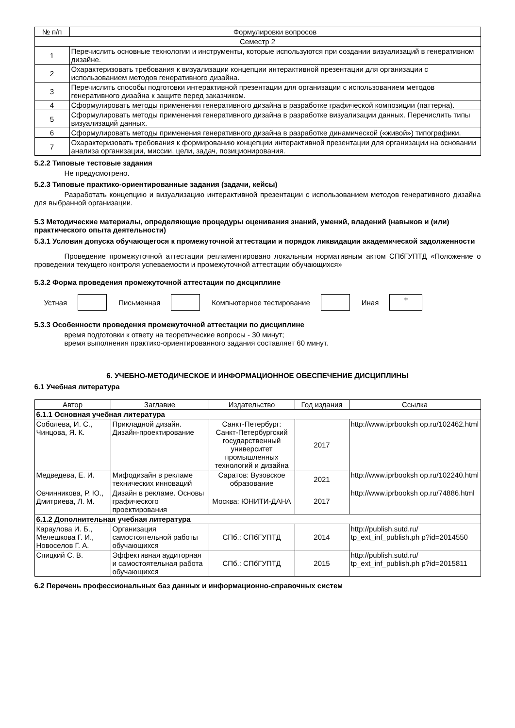| № п/п | Формулировки вопросов |
| --- | --- |
| Семестр 2 | |
| 1 | Перечислить основные технологии и инструменты, которые используются при создании визуализаций в генеративном дизайне. |
| 2 | Охарактеризовать требования к визуализации концепции интерактивной презентации для организации с использованием методов генеративного дизайна. |
| 3 | Перечислить способы подготовки интерактивной презентации для организации с использованием методов генеративного дизайна к защите перед заказчиком. |
| 4 | Сформулировать методы применения генеративного дизайна в разработке графической композиции (паттерна). |
| 5 | Сформулировать методы применения генеративного дизайна в разработке визуализации данных. Перечислить типы визуализаций данных. |
| 6 | Сформулировать методы применения генеративного дизайна в разработке динамической («живой») типографики. |
| 7 | Охарактеризовать требования к формированию концепции интерактивной презентации для организации на основании анализа организации, миссии, цели, задач, позиционирования. |
5.2.2 Типовые тестовые задания
Не предусмотрено.
5.2.3 Типовые практико-ориентированные задания (задачи, кейсы)
Разработать концепцию и визуализацию интерактивной презентации с использованием методов генеративного дизайна для выбранной организации.
5.3 Методические материалы, определяющие процедуры оценивания знаний, умений, владений (навыков и (или) практического опыта деятельности)
5.3.1 Условия допуска обучающегося к промежуточной аттестации и порядок ликвидации академической задолженности
Проведение промежуточной аттестации регламентировано локальным нормативным актом СПбГУПТД «Положение о проведении текущего контроля успеваемости и промежуточной аттестации обучающихся»
5.3.2 Форма проведения промежуточной аттестации по дисциплине
Устная Письменная Компьютерное тестирование Иная
+
5.3.3 Особенности проведения промежуточной аттестации по дисциплине
время подготовки к ответу на теоретические вопросы - 30 минут;
время выполнения практико-ориентированного задания составляет 60 минут.
6. УЧЕБНО-МЕТОДИЧЕСКОЕ И ИНФОРМАЦИОННОЕ ОБЕСПЕЧЕНИЕ ДИСЦИПЛИНЫ
6.1 Учебная литература
| Автор | Заглавие | Издательство | Год издания | Ссылка |
| --- | --- | --- | --- | --- |
| 6.1.1 Основная учебная литература | | | | |
| Соболева, И. С., Чинцова, Я. К. | Прикладной дизайн. Дизайн-проектирование | Санкт-Петербург: Санкт-Петербургский государственный университет промышленных технологий и дизайна | 2017 | http://www.iprbooksh op.ru/102462.html |
| Медведева, Е. И. | Мифодизайн в рекламе технических инноваций | Саратов: Вузовское образование | 2021 | http://www.iprbooksh op.ru/102240.html |
| Овчинникова, Р. Ю., Дмитриева, Л. М. | Дизайн в рекламе. Основы графического проектирования | Москва: ЮНИТИ-ДАНА | 2017 | http://www.iprbooksh op.ru/74886.html |
| 6.1.2 Дополнительная учебная литература | | | | |
| Караулова И. Б., Мелешкова Г. И., Новоселов Г. А. | Организация самостоятельной работы обучающихся | СПб.: СПбГУПТД | 2014 | http://publish.sutd.ru/ tp_ext_inf_publish.ph p?id=2014550 |
| Спицкий С. В. | Эффективная аудиторная и самостоятельная работа обучающихся | СПб.: СПбГУПТД | 2015 | http://publish.sutd.ru/ tp_ext_inf_publish.ph p?id=2015811 |
6.2 Перечень профессиональных баз данных и информационно-справочных систем